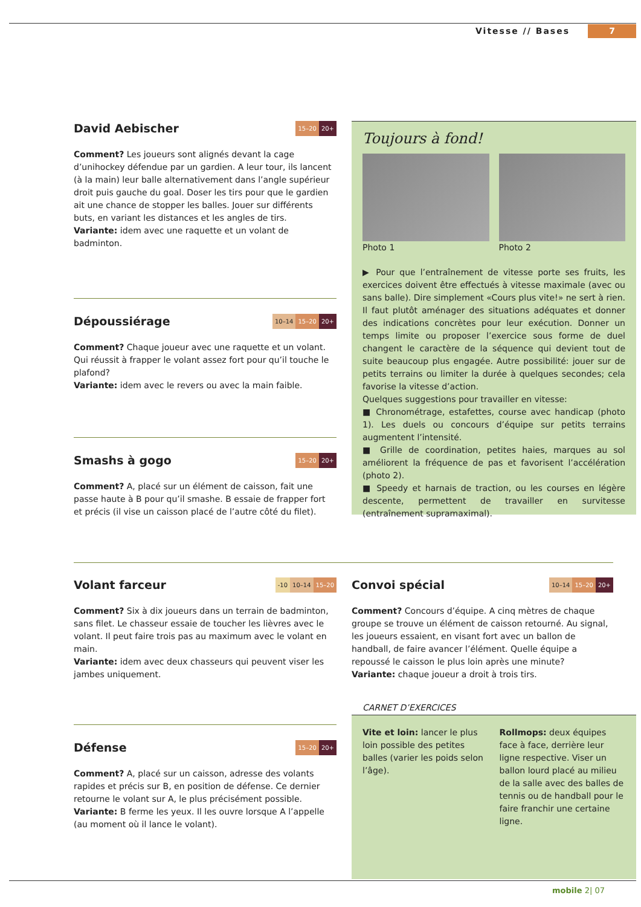Vitesse // Bases 7
David Aebischer 15–20 20+
Comment? Les joueurs sont alignés devant la cage d’unihockey défendue par un gardien. A leur tour, ils lancent (à la main) leur balle alternativement dans l’angle supérieur droit puis gauche du goal. Doser les tirs pour que le gardien ait une chance de stopper les balles. Jouer sur différents buts, en variant les distances et les angles de tirs.
Variante: idem avec une raquette et un volant de badminton.
Dépoussiérage 10–14 15–20 20+
Comment? Chaque joueur avec une raquette et un volant. Qui réussit à frapper le volant assez fort pour qu’il touche le plafond?
Variante: idem avec le revers ou avec la main faible.
Smashs à gogo 15–20 20+
Comment? A, placé sur un élément de caisson, fait une passe haute à B pour qu’il smashe. B essaie de frapper fort et précis (il vise un caisson placé de l’autre côté du filet).
Toujours à fond!
Photo 1 Photo 2
▶ Pour que l’entraînement de vitesse porte ses fruits, les exercices doivent être effectués à vitesse maximale (avec ou sans balle). Dire simplement «Cours plus vite!» ne sert à rien. Il faut plutôt aménager des situations adéquates et donner des indications concrètes pour leur exécution. Donner un temps limite ou proposer l’exercice sous forme de duel changent le caractère de la séquence qui devient tout de suite beaucoup plus engagée. Autre possibilité: jouer sur de petits terrains ou limiter la durée à quelques secondes; cela favorise la vitesse d’action.
Quelques suggestions pour travailler en vitesse:
■ Chronométrage, estafettes, course avec handicap (photo 1). Les duels ou concours d’équipe sur petits terrains augmentent l’intensité.
■ Grille de coordination, petites haies, marques au sol améliorent la fréquence de pas et favorisent l’accélération (photo 2).
■ Speedy et harnais de traction, ou les courses en légère descente, permettent de travailler en survitesse (entraînement supramaximal).
Volant farceur -10 10–14 15–20
Comment? Six à dix joueurs dans un terrain de badminton, sans filet. Le chasseur essaie de toucher les lièvres avec le volant. Il peut faire trois pas au maximum avec le volant en main.
Variante: idem avec deux chasseurs qui peuvent viser les jambes uniquement.
Convoi spécial 10–14 15–20 20+
Comment? Concours d’équipe. A cinq mètres de chaque groupe se trouve un élément de caisson retourné. Au signal, les joueurs essaient, en visant fort avec un ballon de handball, de faire avancer l’élément. Quelle équipe a repoussé le caisson le plus loin après une minute?
Variante: chaque joueur a droit à trois tirs.
Défense 15–20 20+
Comment? A, placé sur un caisson, adresse des volants rapides et précis sur B, en position de défense. Ce dernier retourne le volant sur A, le plus précisément possible.
Variante: B ferme les yeux. Il les ouvre lorsque A l’appelle (au moment où il lance le volant).
CARNET D’EXERCICES
Vite et loin: lancer le plus loin possible des petites balles (varier les poids selon l’âge).
Rollmops: deux équipes face à face, derrière leur ligne respective. Viser un ballon lourd placé au milieu de la salle avec des balles de tennis ou de handball pour le faire franchir une certaine ligne.
mobile 2| 07